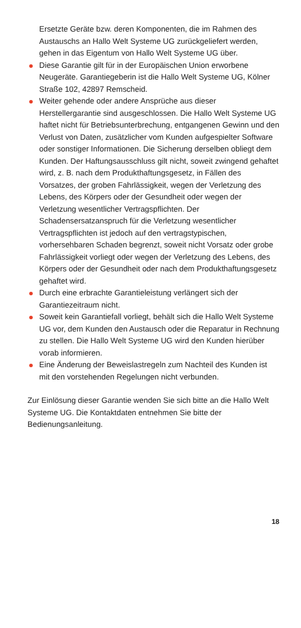Ersetzte Geräte bzw. deren Komponenten, die im Rahmen des Austauschs an Hallo Welt Systeme UG zurückgeliefert werden, gehen in das Eigentum von Hallo Welt Systeme UG über.
Diese Garantie gilt für in der Europäischen Union erworbene Neugeräte. Garantiegeberin ist die Hallo Welt Systeme UG, Kölner Straße 102, 42897 Remscheid.
Weiter gehende oder andere Ansprüche aus dieser Herstellergarantie sind ausgeschlossen. Die Hallo Welt Systeme UG haftet nicht für Betriebsunterbrechung, entgangenen Gewinn und den Verlust von Daten, zusätzlicher vom Kunden aufgespielter Software oder sonstiger Informationen. Die Sicherung derselben obliegt dem Kunden. Der Haftungsausschluss gilt nicht, soweit zwingend gehaftet wird, z. B. nach dem Produkthaftungsgesetz, in Fällen des Vorsatzes, der groben Fahrlässigkeit, wegen der Verletzung des Lebens, des Körpers oder der Gesundheit oder wegen der Verletzung wesentlicher Vertragspflichten. Der Schadensersatzanspruch für die Verletzung wesentlicher Vertragspflichten ist jedoch auf den vertragstypischen, vorhersehbaren Schaden begrenzt, soweit nicht Vorsatz oder grobe Fahrlässigkeit vorliegt oder wegen der Verletzung des Lebens, des Körpers oder der Gesundheit oder nach dem Produkthaftungsgesetz gehaftet wird.
Durch eine erbrachte Garantieleistung verlängert sich der Garantiezeitraum nicht.
Soweit kein Garantiefall vorliegt, behält sich die Hallo Welt Systeme UG vor, dem Kunden den Austausch oder die Reparatur in Rechnung zu stellen. Die Hallo Welt Systeme UG wird den Kunden hierüber vorab informieren.
Eine Änderung der Beweislastregeln zum Nachteil des Kunden ist mit den vorstehenden Regelungen nicht verbunden.
Zur Einlösung dieser Garantie wenden Sie sich bitte an die Hallo Welt Systeme UG. Die Kontaktdaten entnehmen Sie bitte der Bedienungsanleitung.
18